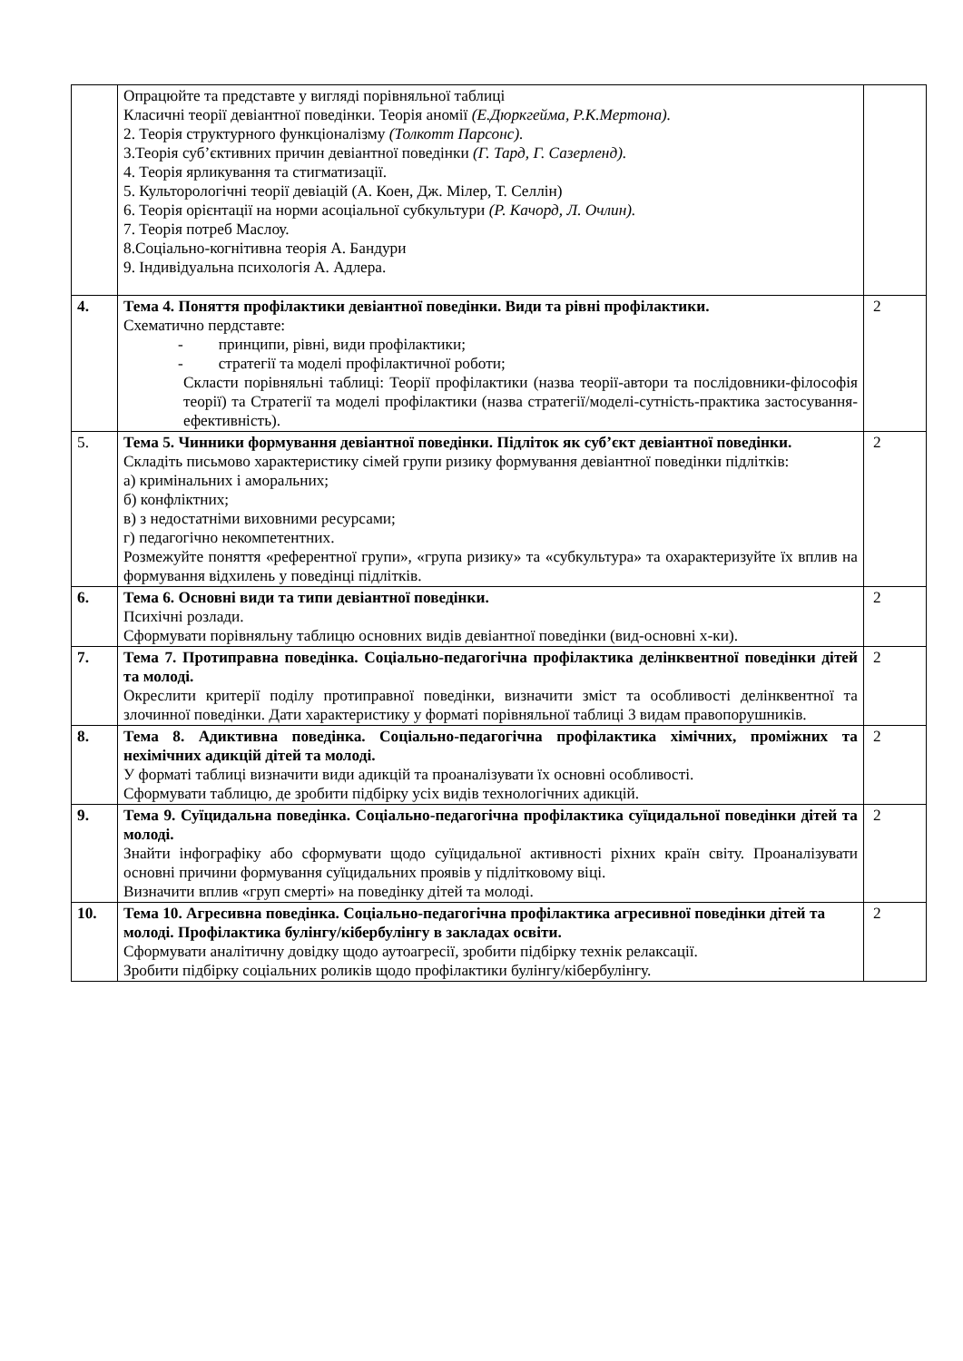| | Опрацюйте та представте у вигляді порівняльної таблиці Класичні теорії девіантної поведінки. Теорія аномії (Е.Дюркгейма, Р.К.Мертона). 2. Теорія структурного функціоналізму (Толкотт Парсонс). 3.Теорія суб’єктивних причин девіантної поведінки (Г. Тард, Г. Сазерленд). 4. Теорія ярликування та стигматизації. 5. Культорологічні теорії девіацій (А. Коен, Дж. Мілер, Т. Селлін) 6. Теорія орієнтації на норми асоціальної субкультури (Р. Качорд, Л. Очлин). 7. Теорія потреб Маслоу. 8.Соціально-когнітивна теорія А. Бандури 9. Індивідуальна психологія А. Адлера. | |
| 4. | Тема 4. Поняття профілактики девіантної поведінки. Види та рівні профілактики. Схематично пердставте: - принципи, рівні, види профілактики; - стратегії та моделі профілактичної роботи; Скласти порівняльні таблиці: Теорії профілактики (назва теорії-автори та послідовники-філософія теорії) та Стратегії та моделі профілактики (назва стратегії/моделі-сутність-практика застосування-ефективність). | 2 |
| 5. | Тема 5. Чинники формування девіантної поведінки. Підліток як суб’єкт девіантної поведінки. Складіть письмово характеристику сімей групи ризику формування девіантної поведінки підлітків: а) кримінальних і аморальних; б) конфліктних; в) з недостатніми виховними ресурсами; г) педагогічно некомпетентних. Розмежуйте поняття «референтної групи», «група ризику» та «субкультура» та охарактеризуйте їх вплив на формування відхилень у поведінці підлітків. | 2 |
| 6. | Тема 6. Основні види та типи девіантної поведінки. Психічні розлади. Сформувати порівняльну таблицю основних видів девіантної поведінки (вид-основні х-ки). | 2 |
| 7. | Тема 7. Протиправна поведінка. Соціально-педагогічна профілактика делінквентної поведінки дітей та молоді. Окреслити критерії поділу протиправної поведінки, визначити зміст та особливості делінквентної та злочинної поведінки. Дати характеристику у форматі порівняльної таблиці 3 видам правопорушників. | 2 |
| 8. | Тема 8. Адиктивна поведінка. Соціально-педагогічна профілактика хімічних, проміжних та нехімічних адикцій дітей та молоді. У форматі таблиці визначити види адикцій та проаналізувати їх основні особливості. Сформувати таблицю, де зробити підбірку усіх видів технологічних адикцій. | 2 |
| 9. | Тема 9. Суїцидальна поведінка. Соціально-педагогічна профілактика суїцидальної поведінки дітей та молоді. Знайти інфографіку або сформувати щодо суїцидальної активності ріхних країн світу. Проаналізувати основні причини формування суїцидальних проявів у підлітковому віці. Визначити вплив «груп смерті» на поведінку дітей та молоді. | 2 |
| 10. | Тема 10. Агресивна поведінка. Соціально-педагогічна профілактика агресивної поведінки дітей та молоді. Профілактика булінгу/кібербулінгу в закладах освіти. Сформувати аналітичну довідку щодо аутоагресії, зробити підбірку технік релаксації. Зробити підбірку соціальних роликів щодо профілактики булінгу/кібербулінгу. | 2 |